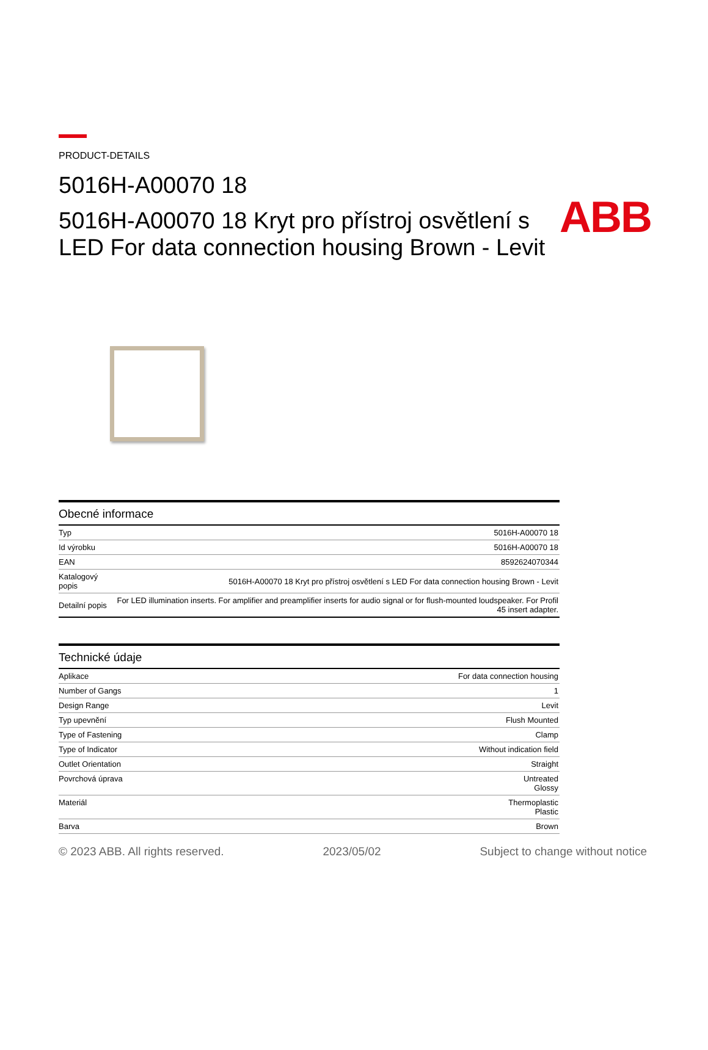ABB
PRODUCT-DETAILS
5016H-A00070 18
5016H-A00070 18 Kryt pro přístroj osvětlení s LED For data connection housing Brown - Levit
| Obecné informace | |
| --- | --- |
| Typ | 5016H-A00070 18 |
| Id výrobku | 5016H-A00070 18 |
| EAN | 8592624070344 |
| Katalogový popis | 5016H-A00070 18 Kryt pro přístroj osvětlení s LED For data connection housing Brown - Levit |
| Detailní popis | For LED illumination inserts. For amplifier and preamplifier inserts for audio signal or for flush-mounted loudspeaker. For Profil 45 insert adapter. |
| Technické údaje | |
| --- | --- |
| Aplikace | For data connection housing |
| Number of Gangs | 1 |
| Design Range | Levit |
| Typ upevnění | Flush Mounted |
| Type of Fastening | Clamp |
| Type of Indicator | Without indication field |
| Outlet Orientation | Straight |
| Povrchová úprava | Untreated Glossy |
| Materiál | Thermoplastic Plastic |
| Barva | Brown |
© 2023 ABB. All rights reserved. 2023/05/02 Subject to change without notice